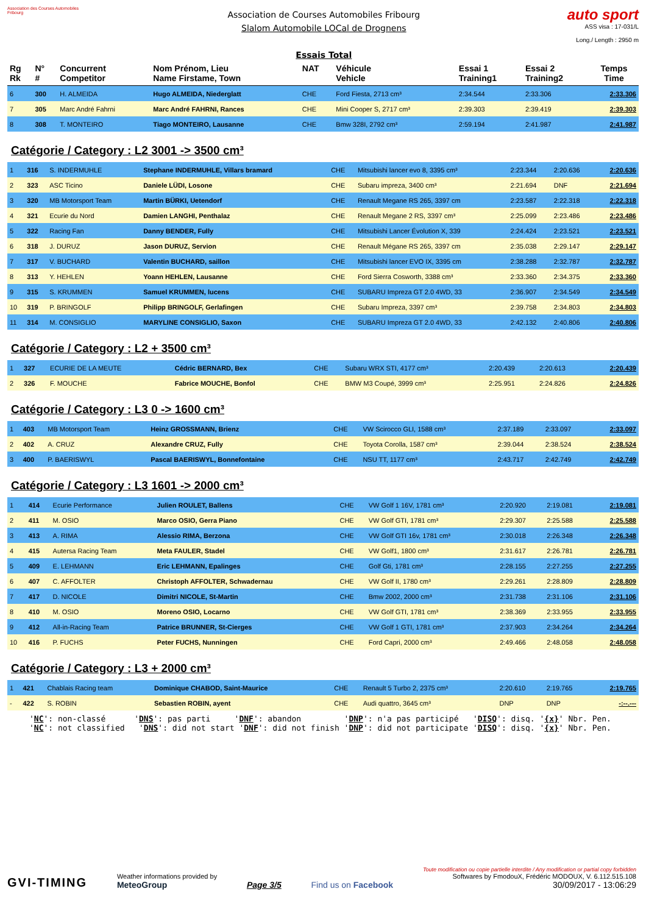Association des Courses Automobiles Fribourg
Association de Courses Automobiles Fribourg
Slalom Automobile LOCal de Drognens
Essais Total
auto sport
ASS visa : 17-031/L
Long./ Length : 2950 m
| Rg Rk | N° # | Concurrent Competitor | Nom Prénom, Lieu Name Firstame, Town | NAT | Véhicule Vehicle | Essai 1 Training1 | Essai 2 Training2 | Temps Time |
| --- | --- | --- | --- | --- | --- | --- | --- | --- |
| 6 | 300 | H. ALMEIDA | Hugo ALMEIDA, Niederglatt | CHE | Ford Fiesta, 2713 cm³ | 2:34.544 | 2:33.306 | 2:33.306 |
| 7 | 305 | Marc André Fahrni | Marc André FAHRNI, Rances | CHE | Mini Cooper S, 2717 cm³ | 2:39.303 | 2:39.419 | 2:39.303 |
| 8 | 308 | T. MONTEIRO | Tiago MONTEIRO, Lausanne | CHE | Bmw 328I, 2792 cm³ | 2:59.194 | 2:41.987 | 2:41.987 |
Catégorie / Category : L2 3001 -> 3500 cm³
| 1 | 316 | S. INDERMUHLE | Stephane INDERMUHLE, Villars bramard | CHE | Mitsubishi lancer evo 8, 3395 cm³ | 2:23.344 | 2:20.636 | 2:20.636 |
| 2 | 323 | ASC Ticino | Daniele LÜDI, Losone | CHE | Subaru impreza, 3400 cm³ | 2:21.694 | DNF | 2:21.694 |
| 3 | 320 | MB Motorsport Team | Martin BÜRKI, Uetendorf | CHE | Renault Megane RS 265, 3397 cm | 2:23.587 | 2:22.318 | 2:22.318 |
| 4 | 321 | Ecurie du Nord | Damien LANGHI, Penthalaz | CHE | Renault Megane 2 RS, 3397 cm³ | 2:25.099 | 2:23.486 | 2:23.486 |
| 5 | 322 | Racing Fan | Danny BENDER, Fully | CHE | Mitsubishi Lancer Évolution X, 339 | 2:24.424 | 2:23.521 | 2:23.521 |
| 6 | 318 | J. DURUZ | Jason DURUZ, Servion | CHE | Renault Mégane RS 265, 3397 cm | 2:35.038 | 2:29.147 | 2:29.147 |
| 7 | 317 | V. BUCHARD | Valentin BUCHARD, saillon | CHE | Mitsubishi lancer EVO IX, 3395 cm | 2:38.288 | 2:32.787 | 2:32.787 |
| 8 | 313 | Y. HEHLEN | Yoann HEHLEN, Lausanne | CHE | Ford Sierra Cosworth, 3388 cm³ | 2:33.360 | 2:34.375 | 2:33.360 |
| 9 | 315 | S. KRUMMEN | Samuel KRUMMEN, lucens | CHE | SUBARU Impreza GT 2.0 4WD, 33 | 2:36.907 | 2:34.549 | 2:34.549 |
| 10 | 319 | P. BRINGOLF | Philipp BRINGOLF, Gerlafingen | CHE | Subaru Impreza, 3397 cm³ | 2:39.758 | 2:34.803 | 2:34.803 |
| 11 | 314 | M. CONSIGLIO | MARYLINE CONSIGLIO, Saxon | CHE | SUBARU Impreza GT 2.0 4WD, 33 | 2:42.132 | 2:40.806 | 2:40.806 |
Catégorie / Category : L2 + 3500 cm³
| 1 | 327 | ECURIE DE LA MEUTE | Cédric BERNARD, Bex | CHE | Subaru WRX STI, 4177 cm³ | 2:20.439 | 2:20.613 | 2:20.439 |
| 2 | 326 | F. MOUCHE | Fabrice MOUCHE, Bonfol | CHE | BMW M3 Coupé, 3999 cm³ | 2:25.951 | 2:24.826 | 2:24.826 |
Catégorie / Category : L3 0 -> 1600 cm³
| 1 | 403 | MB Motorsport Team | Heinz GROSSMANN, Brienz | CHE | VW Scirocco GLI, 1588 cm³ | 2:37.189 | 2:33.097 | 2:33.097 |
| 2 | 402 | A. CRUZ | Alexandre CRUZ, Fully | CHE | Toyota Corolla, 1587 cm³ | 2:39.044 | 2:38.524 | 2:38.524 |
| 3 | 400 | P. BAERISWYL | Pascal BAERISWYL, Bonnefontaine | CHE | NSU TT, 1177 cm³ | 2:43.717 | 2:42.749 | 2:42.749 |
Catégorie / Category : L3 1601 -> 2000 cm³
| 1 | 414 | Ecurie Performance | Julien ROULET, Ballens | CHE | VW Golf 1 16V, 1781 cm³ | 2:20.920 | 2:19.081 | 2:19.081 |
| 2 | 411 | M. OSIO | Marco OSIO, Gerra Piano | CHE | VW Golf GTI, 1781 cm³ | 2:29.307 | 2:25.588 | 2:25.588 |
| 3 | 413 | A. RIMA | Alessio RIMA, Berzona | CHE | VW Golf GTI 16v, 1781 cm³ | 2:30.018 | 2:26.348 | 2:26.348 |
| 4 | 415 | Autersa Racing Team | Meta FAULER, Stadel | CHE | VW Golf1, 1800 cm³ | 2:31.617 | 2:26.781 | 2:26.781 |
| 5 | 409 | E. LEHMANN | Eric LEHMANN, Epalinges | CHE | Golf Gti, 1781 cm³ | 2:28.155 | 2:27.255 | 2:27.255 |
| 6 | 407 | C. AFFOLTER | Christoph AFFOLTER, Schwadernau | CHE | VW Golf II, 1780 cm³ | 2:29.261 | 2:28.809 | 2:28.809 |
| 7 | 417 | D. NICOLE | Dimitri NICOLE, St-Martin | CHE | Bmw 2002, 2000 cm³ | 2:31.738 | 2:31.106 | 2:31.106 |
| 8 | 410 | M. OSIO | Moreno OSIO, Locarno | CHE | VW Golf GTI, 1781 cm³ | 2:38.369 | 2:33.955 | 2:33.955 |
| 9 | 412 | All-in-Racing Team | Patrice BRUNNER, St-Cierges | CHE | VW Golf 1 GTI, 1781 cm³ | 2:37.903 | 2:34.264 | 2:34.264 |
| 10 | 416 | P. FUCHS | Peter FUCHS, Nunningen | CHE | Ford Capri, 2000 cm³ | 2:49.466 | 2:48.058 | 2:48.058 |
Catégorie / Category : L3 + 2000 cm³
| 1 | 421 | Chablais Racing team | Dominique CHABOD, Saint-Maurice | CHE | Renault 5 Turbo 2, 2375 cm³ | 2:20.610 | 2:19.765 | 2:19.765 |
| - | 422 | S. ROBIN | Sebastien ROBIN, ayent | CHE | Audi quattro, 3645 cm³ | DNP | DNP | -:--.--- |
'NC': non-classé 'DNS': pas parti 'DNF': abandon 'DNP': n'a pas participé 'DISQ': disq. '{x}' Nbr. Pen. 'NC': not classified 'DNS': did not start 'DNF': did not finish 'DNP': did not participate 'DISQ': disq. '{x}' Nbr. Pen.
GVI-TIMING
Weather informations provided by
MeteoGroup
Page 3/5
Find us on Facebook
Toute modification ou copie partielle interdite / Any modification or partial copy forbidden
Softwares by FmodouX, Frédéric MODOUX, V. 6.112.515.108
30/09/2017 - 13:06:29